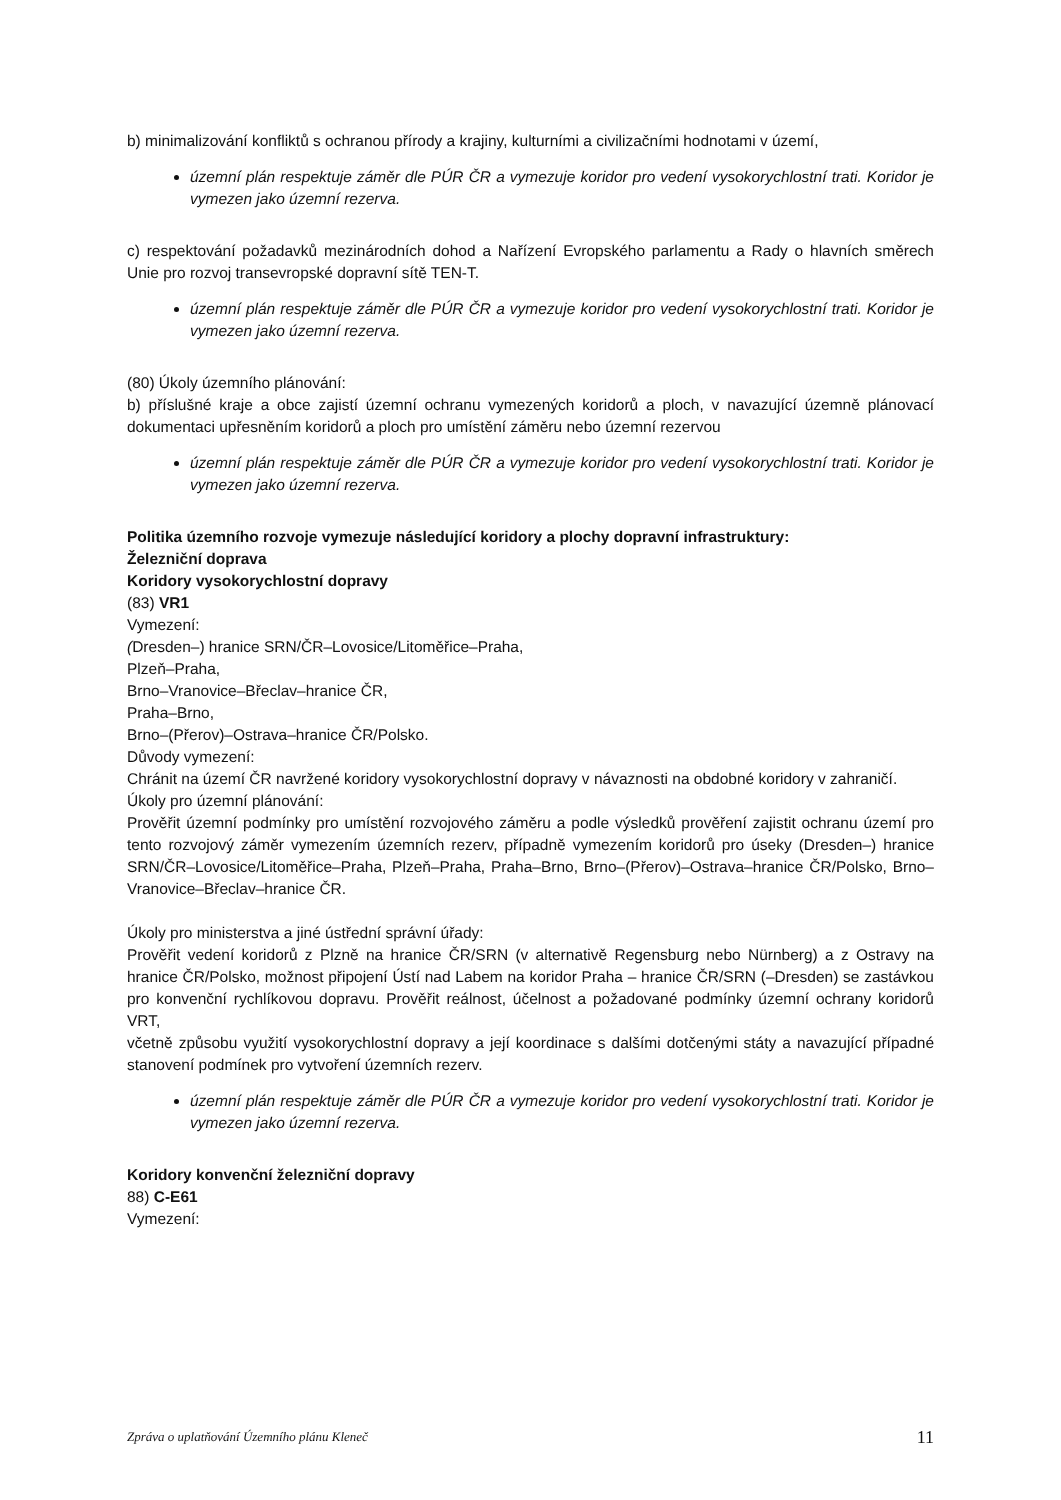b) minimalizování konfliktů s ochranou přírody a krajiny, kulturními a civilizačními hodnotami v území,
územní plán respektuje záměr dle PÚR ČR a vymezuje koridor pro vedení vysokorychlostní trati. Koridor je vymezen jako územní rezerva.
c) respektování požadavků mezinárodních dohod a Nařízení Evropského parlamentu a Rady o hlavních směrech Unie pro rozvoj transevropské dopravní sítě TEN-T.
územní plán respektuje záměr dle PÚR ČR a vymezuje koridor pro vedení vysokorychlostní trati. Koridor je vymezen jako územní rezerva.
(80) Úkoly územního plánování:
b) příslušné kraje a obce zajistí územní ochranu vymezených koridorů a ploch, v navazující územně plánovací dokumentaci upřesněním koridorů a ploch pro umístění záměru nebo územní rezervou
územní plán respektuje záměr dle PÚR ČR a vymezuje koridor pro vedení vysokorychlostní trati. Koridor je vymezen jako územní rezerva.
Politika územního rozvoje vymezuje následující koridory a plochy dopravní infrastruktury:
Železniční doprava
Koridory vysokorychlostní dopravy
(83) VR1
Vymezení:
(Dresden–) hranice SRN/ČR–Lovosice/Litoměřice–Praha,
Plzeň–Praha,
Brno–Vranovice–Břeclav–hranice ČR,
Praha–Brno,
Brno–(Přerov)–Ostrava–hranice ČR/Polsko.
Důvody vymezení:
Chránit na území ČR navržené koridory vysokorychlostní dopravy v návaznosti na obdobné koridory v zahraničí.
Úkoly pro územní plánování:
Prověřit územní podmínky pro umístění rozvojového záměru a podle výsledků prověření zajistit ochranu území pro tento rozvojový záměr vymezením územních rezerv, případně vymezením koridorů pro úseky (Dresden–) hranice SRN/ČR–Lovosice/Litoměřice–Praha, Plzeň–Praha, Praha–Brno, Brno–(Přerov)–Ostrava–hranice ČR/Polsko, Brno–Vranovice–Břeclav–hranice ČR.
Úkoly pro ministerstva a jiné ústřední správní úřady:
Prověřit vedení koridorů z Plzně na hranice ČR/SRN (v alternativě Regensburg nebo Nürnberg) a z Ostravy na hranice ČR/Polsko, možnost připojení Ústí nad Labem na koridor Praha – hranice ČR/SRN (–Dresden) se zastávkou pro konvenční rychlíkovou dopravu. Prověřit reálnost, účelnost a požadované podmínky územní ochrany koridorů VRT,
včetně způsobu využití vysokorychlostní dopravy a její koordinace s dalšími dotčenými státy a navazující případné stanovení podmínek pro vytvoření územních rezerv.
územní plán respektuje záměr dle PÚR ČR a vymezuje koridor pro vedení vysokorychlostní trati. Koridor je vymezen jako územní rezerva.
Koridory konvenční železniční dopravy
88) C-E61
Vymezení:
Zpráva o uplatňování Územního plánu Kleneč 11